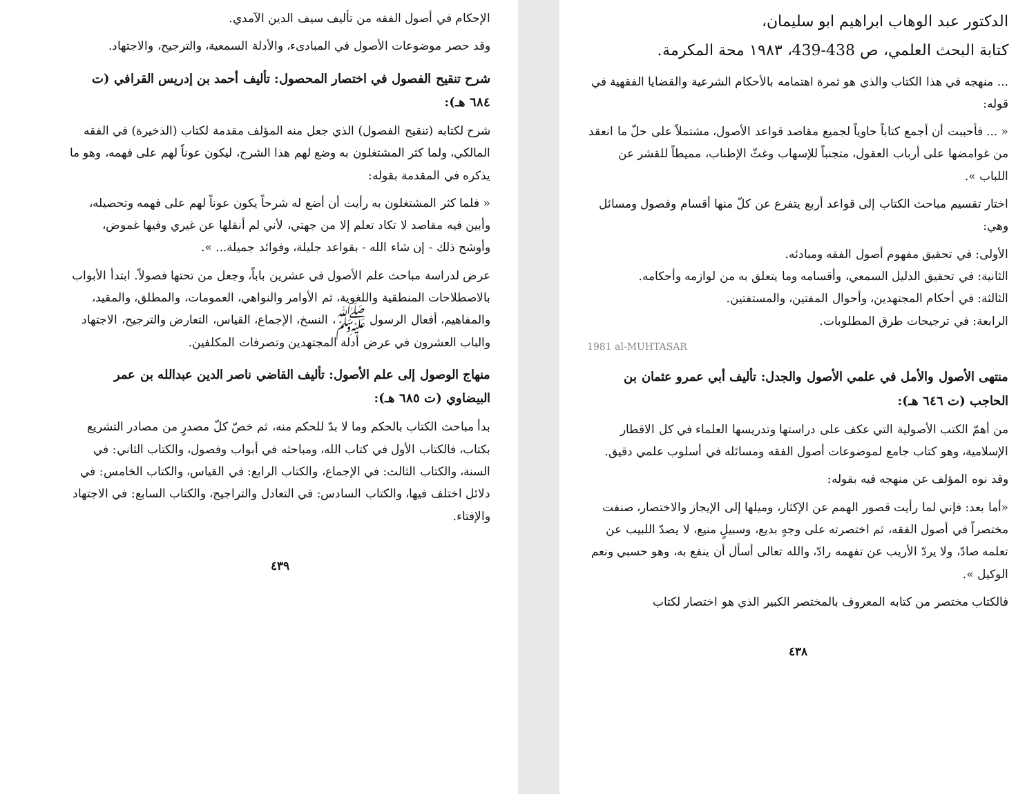الدكتور عبد الوهاب ابراهيم ابو سليمان،
كتابة البحث العلمي، ص 438-439، ١٩٨٣ محة المكرمة.
... منهجه في هذا الكتاب والذي هو ثمرة اهتمامه بالأحكام الشرعية والقضايا الفقهية في قوله:
« ... فأحببت أن أجمع كتاباً حاوياً لجميع مقاصد قواعد الأصول، مشتملاً على حلّ ما انعقد من غوامضها على أرباب العقول، متجنباً للإسهاب وغثّ الإطناب، مميطاً للقشر عن اللباب ».
اختار تقسيم مباحث الكتاب إلى قواعد أربع يتفرع عن كلّ منها أقسام وفصول ومسائل وهي:
الأولى: في تحقيق مفهوم أصول الفقه ومبادئه.
الثانية: في تحقيق الدليل السمعي، وأقسامه وما يتعلق به من لوازمه وأحكامه.
الثالثة: في أحكام المجتهدين، وأحوال المفتين، والمستفتين.
الرابعة: في ترجيحات طرق المطلوبات.
1981 al-MUHTASAR
منتهى الأصول والأمل في علمي الأصول والجدل: تأليف أبي عمرو عثمان بن الحاجب (ت ٦٤٦ هـ):
من أهمّ الكتب الأصولية التي عكف على دراستها وتدريسها العلماء في كل الاقطار الإسلامية، وهو كتاب جامع لموضوعات أصول الفقه ومسائله في أسلوب علمي دقيق.
وقد نوه المؤلف عن منهجه فيه بقوله:
«أما بعد: فإني لما رأيت قصور الهمم عن الإكثار، وميلها إلى الإيجاز والاختصار، صنفت مختصراً في أصول الفقه، ثم اختصرته على وجهٍ بديع، وسبيلٍ منيع، لا يصدّ اللبيب عن تعلمه صادّ، ولا يردّ الأريب عن تفهمه رادّ، والله تعالى أسأل أن ينفع به، وهو حسبي ونعم الوكيل ».
فالكتاب مختصر من كتابه المعروف بالمختصر الكبير الذي هو اختصار لكتاب
٤٣٨
الإحكام في أصول الفقه من تأليف سيف الدين الآمدي.
وقد حصر موضوعات الأصول في المبادىء، والأدلة السمعية، والترجيح، والاجتهاد.
شرح تنقيح الفصول في اختصار المحصول: تأليف أحمد بن إدريس القرافي (ت ٦٨٤ هـ):
شرح لكتابه (تنقيح الفصول) الذي جعل منه المؤلف مقدمة لكتاب (الذخيرة) في الفقه المالكي، ولما كثر المشتغلون به وضع لهم هذا الشرح، ليكون عوناً لهم على فهمه، وهو ما يذكره في المقدمة بقوله:
« فلما كثر المشتغلون به رأيت أن أضع له شرحاً يكون عوناً لهم على فهمه وتحصيله، وأبين فيه مقاصد لا تكاد تعلم إلا من جهتي، لأني لم أنقلها عن غيري وفيها غموض، وأوشح ذلك - إن شاء الله - بقواعد جليلة، وفوائد جميلة... ».
عرض لدراسة مباحث علم الأصول في عشرين باباً، وجعل من تحتها فصولاً. ابتدأ الأبواب بالاصطلاحات المنطقية واللغوية، ثم الأوامر والنواهي، العمومات، والمطلق، والمقيد، والمفاهيم، أفعال الرسول ﷺ، النسخ، الإجماع، القياس، التعارض والترجيح، الاجتهاد والباب العشرون في عرض أدلة المجتهدين وتصرفات المكلفين.
منهاج الوصول إلى علم الأصول: تأليف القاضي ناصر الدين عبدالله بن عمر البيضاوي (ت ٦٨٥ هـ):
بدأ مباحث الكتاب بالحكم وما لا بدّ للحكم منه، ثم خصّ كلّ مصدرٍ من مصادر التشريع بكتاب، فالكتاب الأول في كتاب الله، ومباحثه في أبواب وفصول، والكتاب الثاني: في السنة، والكتاب الثالث: في الإجماع، والكتاب الرابع: في القياس، والكتاب الخامس: في دلائل اختلف فيها، والكتاب السادس: في التعادل والتراجيح، والكتاب السابع: في الاجتهاد والإفتاء.
٤٣٩